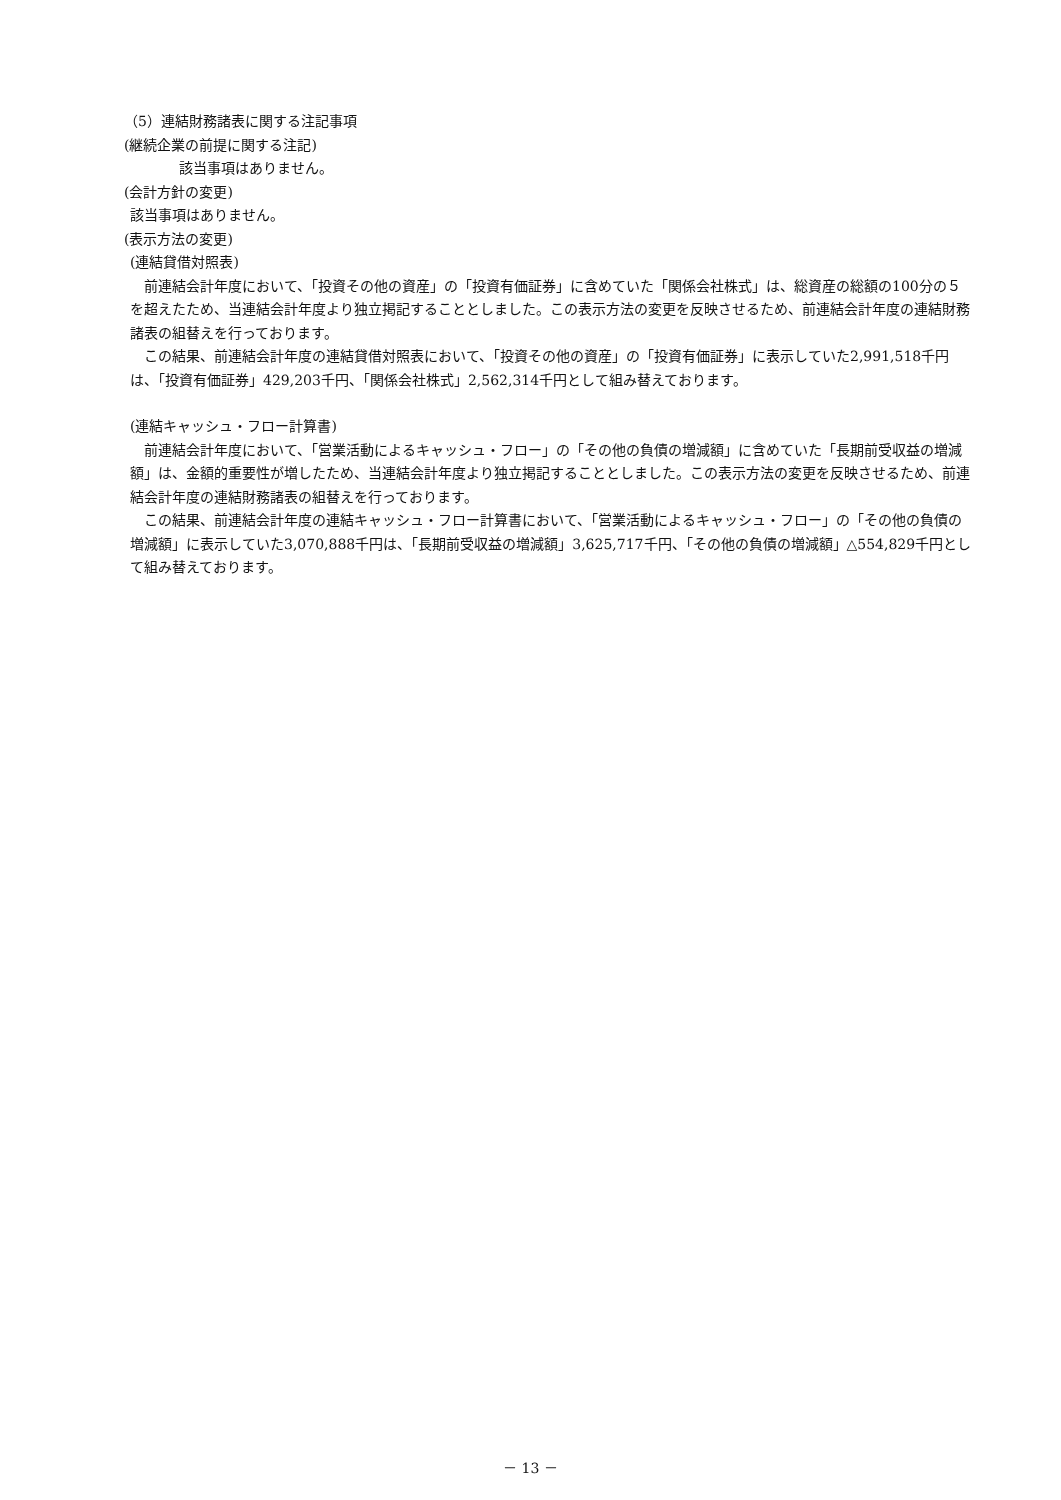（5）連結財務諸表に関する注記事項
(継続企業の前提に関する注記)
該当事項はありません。
(会計方針の変更)
該当事項はありません。
(表示方法の変更)
(連結貸借対照表)
前連結会計年度において、「投資その他の資産」の「投資有価証券」に含めていた「関係会社株式」は、総資産の総額の100分の５を超えたため、当連結会計年度より独立掲記することとしました。この表示方法の変更を反映させるため、前連結会計年度の連結財務諸表の組替えを行っております。
この結果、前連結会計年度の連結貸借対照表において、「投資その他の資産」の「投資有価証券」に表示していた2,991,518千円は、「投資有価証券」429,203千円、「関係会社株式」2,562,314千円として組み替えております。
(連結キャッシュ・フロー計算書)
前連結会計年度において、「営業活動によるキャッシュ・フロー」の「その他の負債の増減額」に含めていた「長期前受収益の増減額」は、金額的重要性が増したため、当連結会計年度より独立掲記することとしました。この表示方法の変更を反映させるため、前連結会計年度の連結財務諸表の組替えを行っております。
この結果、前連結会計年度の連結キャッシュ・フロー計算書において、「営業活動によるキャッシュ・フロー」の「その他の負債の増減額」に表示していた3,070,888千円は、「長期前受収益の増減額」3,625,717千円、「その他の負債の増減額」△554,829千円として組み替えております。
－ 13 －